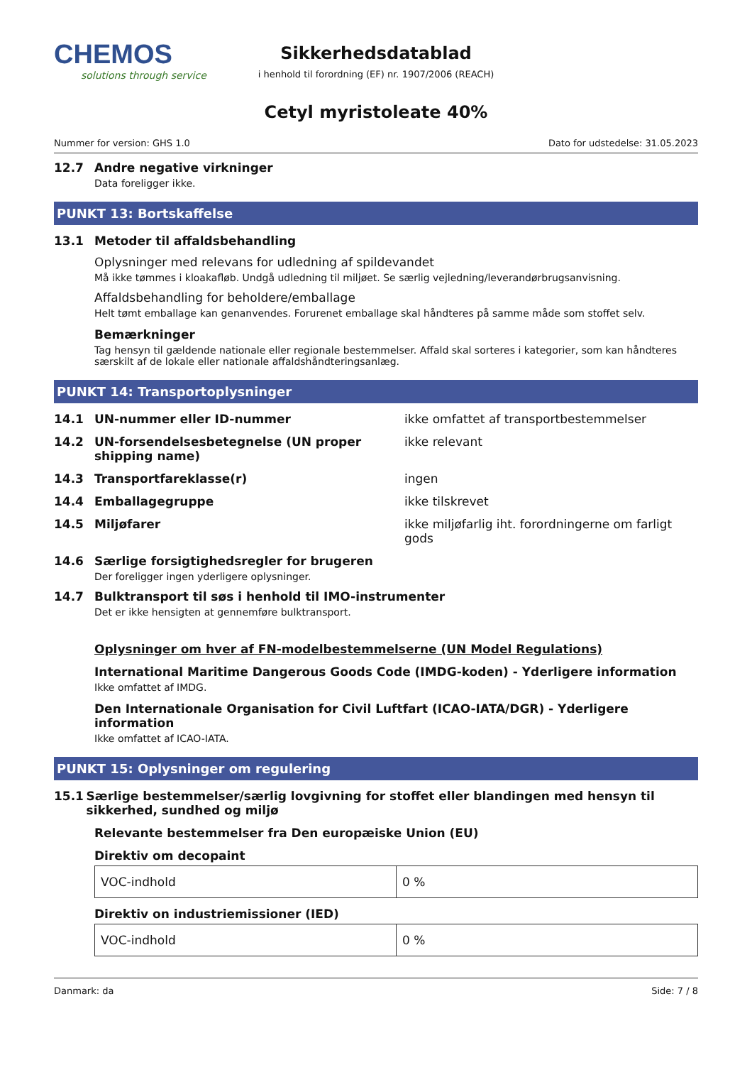CHEMOS
solutions through service
Sikkerhedsdatablad
i henhold til forordning (EF) nr. 1907/2006 (REACH)
Cetyl myristoleate 40%
Nummer for version: GHS 1.0 Dato for udstedelse: 31.05.2023
12.7 Andre negative virkninger
Data foreligger ikke.
PUNKT 13: Bortskaffelse
13.1 Metoder til affaldsbehandling
Oplysninger med relevans for udledning af spildevandet
Må ikke tømmes i kloakafløb. Undgå udledning til miljøet. Se særlig vejledning/leverandørbrugsanvisning.
Affaldsbehandling for beholdere/emballage
Helt tømt emballage kan genanvendes. Forurenet emballage skal håndteres på samme måde som stoffet selv.
Bemærkninger
Tag hensyn til gældende nationale eller regionale bestemmelser. Affald skal sorteres i kategorier, som kan håndteres særskilt af de lokale eller nationale affaldshåndteringsanlæg.
PUNKT 14: Transportoplysninger
14.1 UN-nummer eller ID-nummer ikke omfattet af transportbestemmelser
14.2 UN-forsendelsesbetegnelse (UN proper shipping name) ikke relevant
14.3 Transportfareklasse(r) ingen
14.4 Emballagegruppe ikke tilskrevet
14.5 Miljøfarer ikke miljøfarlig iht. forordningerne om farligt gods
14.6 Særlige forsigtighedsregler for brugeren
Der foreligger ingen yderligere oplysninger.
14.7 Bulktransport til søs i henhold til IMO-instrumenter
Det er ikke hensigten at gennemføre bulktransport.
Oplysninger om hver af FN-modelbestemmelserne (UN Model Regulations)
International Maritime Dangerous Goods Code (IMDG-koden) - Yderligere information
Ikke omfattet af IMDG.
Den Internationale Organisation for Civil Luftfart (ICAO-IATA/DGR) - Yderligere information
Ikke omfattet af ICAO-IATA.
PUNKT 15: Oplysninger om regulering
15.1 Særlige bestemmelser/særlig lovgivning for stoffet eller blandingen med hensyn til sikkerhed, sundhed og miljø
Relevante bestemmelser fra Den europæiske Union (EU)
Direktiv om decopaint
| VOC-indhold | 0 % |
Direktiv on industriemissioner (IED)
| VOC-indhold | 0 % |
Danmark: da Side: 7 / 8